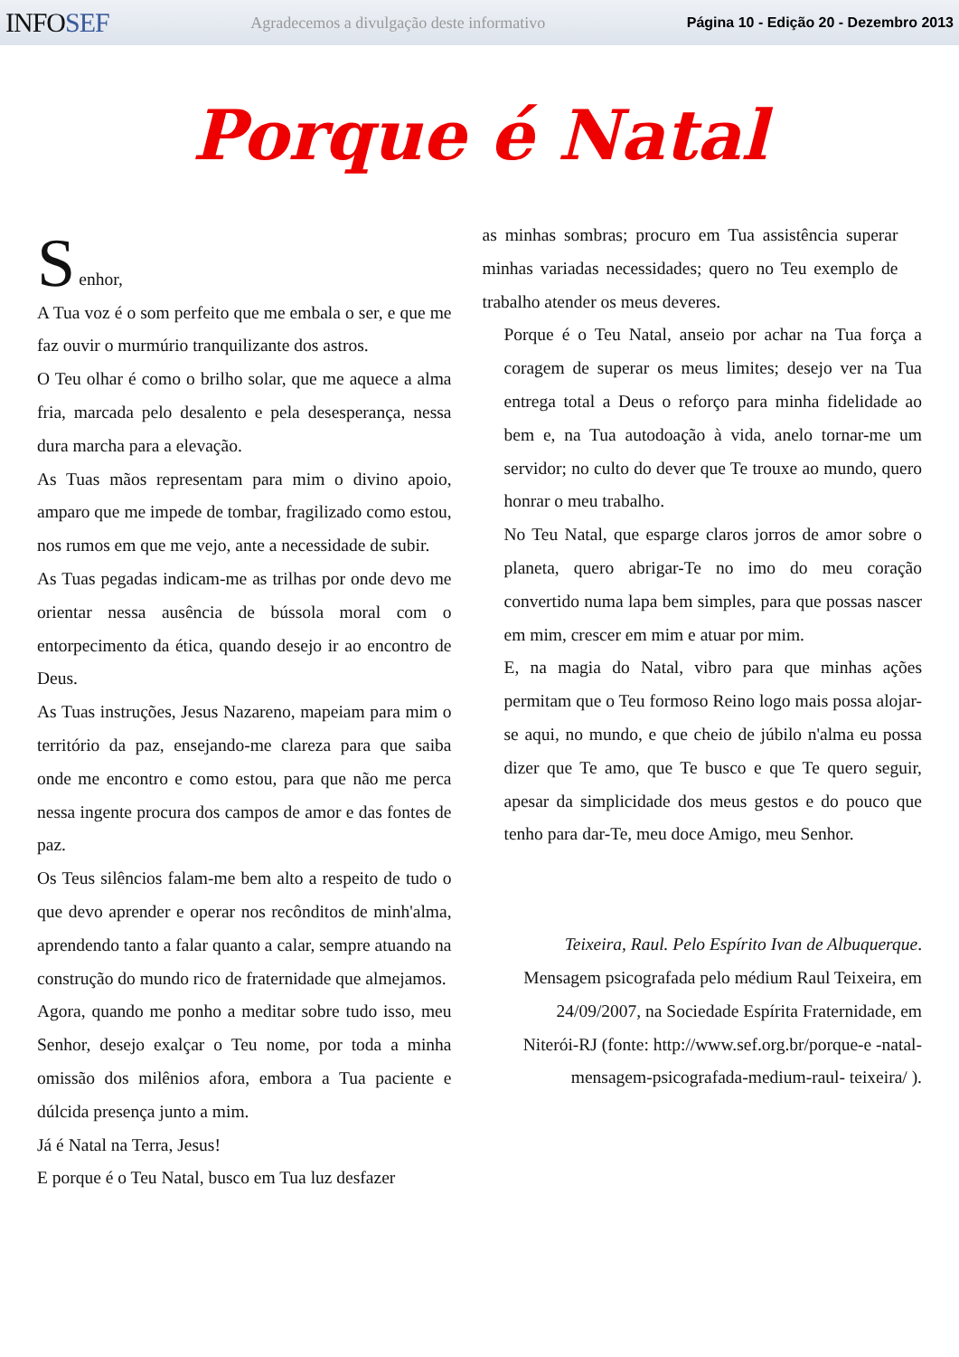INFOSEF
Agradecemos a divulgação deste informativo
Página 10 - Edição 20 - Dezembro 2013
Porque é Natal
S
enhor,
A Tua voz é o som perfeito que me embala o ser, e que me faz ouvir o murmúrio tranquilizante dos astros.
O Teu olhar é como o brilho solar, que me aquece a alma fria, marcada pelo desalento e pela desesperança, nessa dura marcha para a elevação.
As Tuas mãos representam para mim o divino apoio, amparo que me impede de tombar, fragilizado como estou, nos rumos em que me vejo, ante a necessidade de subir.
As Tuas pegadas indicam-me as trilhas por onde devo me orientar nessa ausência de bússola moral com o entorpecimento da ética, quando desejo ir ao encontro de Deus.
As Tuas instruções, Jesus Nazareno, mapeiam para mim o território da paz, ensejando-me clareza para que saiba onde me encontro e como estou, para que não me perca nessa ingente procura dos campos de amor e das fontes de paz.
Os Teus silêncios falam-me bem alto a respeito de tudo o que devo aprender e operar nos recônditos de minh'alma, aprendendo tanto a falar quanto a calar, sempre atuando na construção do mundo rico de fraternidade que almejamos.
Agora, quando me ponho a meditar sobre tudo isso, meu Senhor, desejo exalçar o Teu nome, por toda a minha omissão dos milênios afora, embora a Tua paciente e dúlcida presença junto a mim.
Já é Natal na Terra, Jesus!
E porque é o Teu Natal, busco em Tua luz desfazer
as minhas sombras; procuro em Tua assistência superar minhas variadas necessidades; quero no Teu exemplo de trabalho atender os meus deveres.
Porque é o Teu Natal, anseio por achar na Tua força a coragem de superar os meus limites; desejo ver na Tua entrega total a Deus o reforço para minha fidelidade ao bem e, na Tua autodoação à vida, anelo tornar-me um servidor; no culto do dever que Te trouxe ao mundo, quero honrar o meu trabalho.
No Teu Natal, que esparge claros jorros de amor sobre o planeta, quero abrigar-Te no imo do meu coração convertido numa lapa bem simples, para que possas nascer em mim, crescer em mim e atuar por mim.
E, na magia do Natal, vibro para que minhas ações permitam que o Teu formoso Reino logo mais possa alojar-se aqui, no mundo, e que cheio de júbilo n'alma eu possa dizer que Te amo, que Te busco e que Te quero seguir, apesar da simplicidade dos meus gestos e do pouco que tenho para dar-Te, meu doce Amigo, meu Senhor.
Teixeira, Raul. Pelo Espírito Ivan de Albuquerque. Mensagem psicografada pelo médium Raul Teixeira, em 24/09/2007, na Sociedade Espírita Fraternidade, em Niterói-RJ (fonte: http://www.sef.org.br/porque-e -natal-mensagem-psicografada-medium-raul- teixeira/ ).